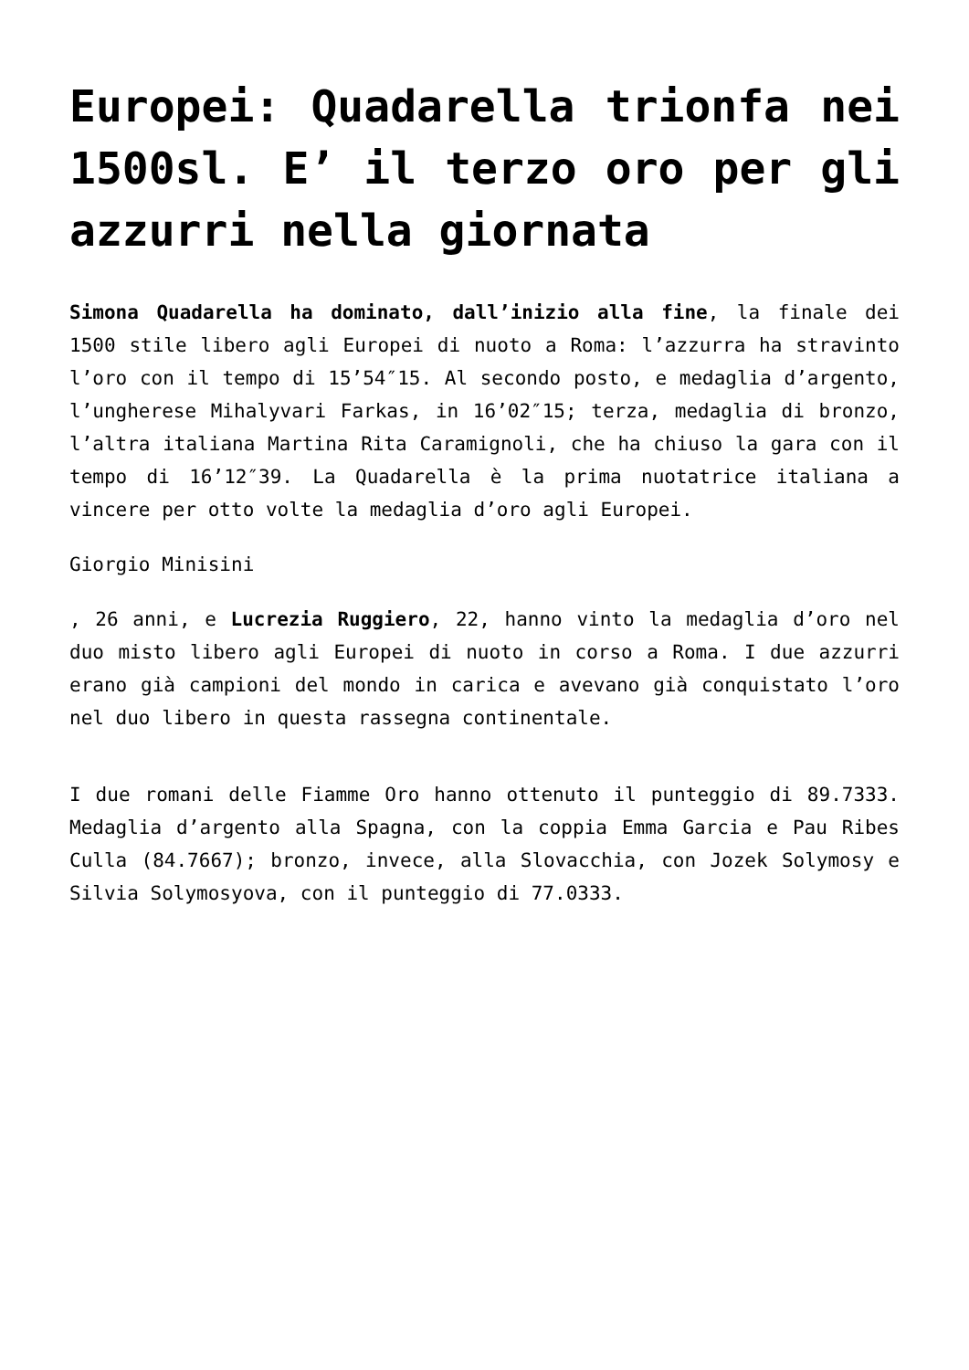Europei: Quadarella trionfa nei 1500sl. E’ il terzo oro per gli azzurri nella giornata
Simona Quadarella ha dominato, dall’inizio alla fine, la finale dei 1500 stile libero agli Europei di nuoto a Roma: l’azzurra ha stravinto l’oro con il tempo di 15’54″15. Al secondo posto, e medaglia d’argento, l’ungherese Mihalyvari Farkas, in 16’02″15; terza, medaglia di bronzo, l’altra italiana Martina Rita Caramignoli, che ha chiuso la gara con il tempo di 16’12″39. La Quadarella è la prima nuotatrice italiana a vincere per otto volte la medaglia d’oro agli Europei.
Giorgio Minisini
, 26 anni, e Lucrezia Ruggiero, 22, hanno vinto la medaglia d’oro nel duo misto libero agli Europei di nuoto in corso a Roma. I due azzurri erano già campioni del mondo in carica e avevano già conquistato l’oro nel duo libero in questa rassegna continentale.
I due romani delle Fiamme Oro hanno ottenuto il punteggio di 89.7333. Medaglia d’argento alla Spagna, con la coppia Emma Garcia e Pau Ribes Culla (84.7667); bronzo, invece, alla Slovacchia, con Jozek Solymosy e Silvia Solymosyova, con il punteggio di 77.0333.